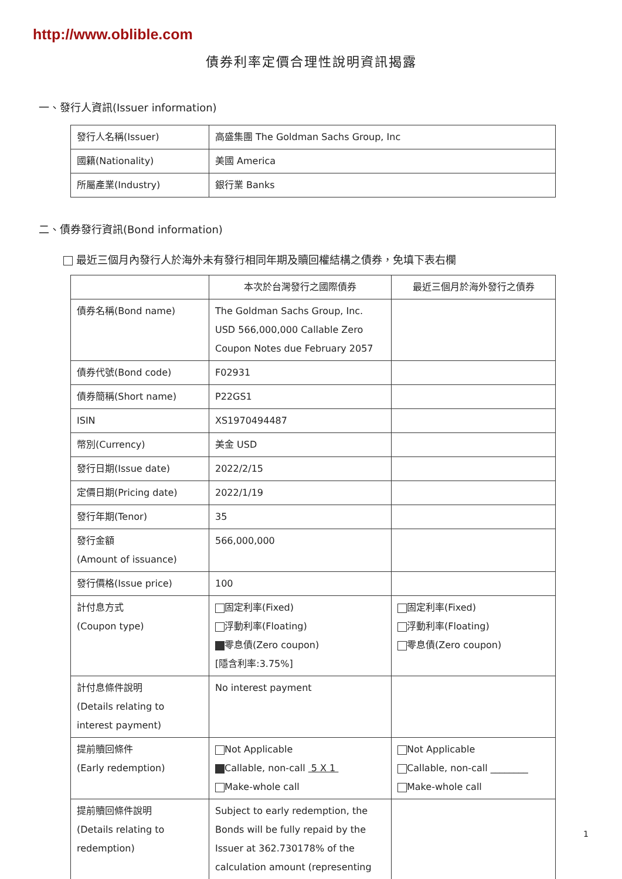http://www.oblible.com
債券利率定價合理性說明資訊揭露
一、發行人資訊(Issuer information)
| 發行人名稱(Issuer) | 高盛集團 The Goldman Sachs Group, Inc |
| 國籍(Nationality) | 美國 America |
| 所屬產業(Industry) | 銀行業 Banks |
二、債券發行資訊(Bond information)
最近三個月內發行人於海外未有發行相同年期及贖回權結構之債券，免填下表右欄
| | 本次於台灣發行之國際債券 | 最近三個月於海外發行之債券 |
| --- | --- | --- |
| 債券名稱(Bond name) | The Goldman Sachs Group, Inc. USD 566,000,000 Callable Zero Coupon Notes due February 2057 | |
| 債券代號(Bond code) | F02931 | |
| 債券簡稱(Short name) | P22GS1 | |
| ISIN | XS1970494487 | |
| 幣別(Currency) | 美金 USD | |
| 發行日期(Issue date) | 2022/2/15 | |
| 定價日期(Pricing date) | 2022/1/19 | |
| 發行年期(Tenor) | 35 | |
| 發行金額 (Amount of issuance) | 566,000,000 | |
| 發行價格(Issue price) | 100 | |
| 計付息方式 (Coupon type) | 固定利率(Fixed) 浮動利率(Floating) 零息債(Zero coupon) [隱含利率:3.75%] | 固定利率(Fixed) 浮動利率(Floating) 零息債(Zero coupon) |
| 計付息條件說明 (Details relating to interest payment) | No interest payment | |
| 提前贖回條件 (Early redemption) | Not Applicable Callable, non-call 5 X 1 Make-whole call | Not Applicable Callable, non-call ________ Make-whole call |
| 提前贖回條件說明 (Details relating to redemption) | Subject to early redemption, the Bonds will be fully repaid by the Issuer at 362.730178% of the calculation amount (representing | |
1